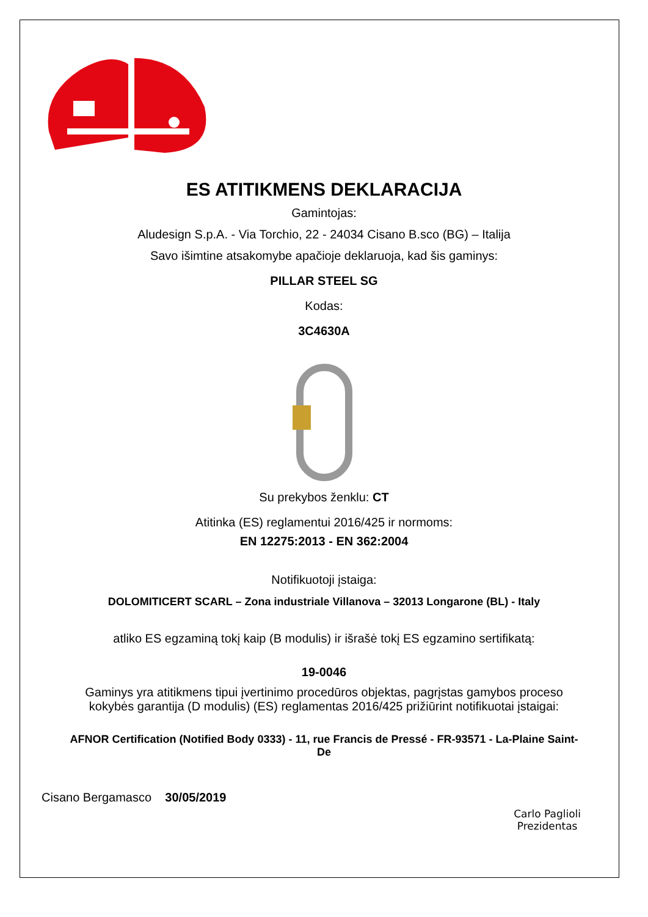ES ATITIKMENS DEKLARACIJA
Gamintojas:
Aludesign S.p.A. - Via Torchio, 22 - 24034 Cisano B.sco (BG) – Italija
Savo išimtine atsakomybe apačioje deklaruoja, kad šis gaminys:
PILLAR STEEL SG
Kodas:
3C4630A
Su prekybos ženklu: CT
Atitinka (ES) reglamentui 2016/425 ir normoms:
EN 12275:2013 - EN 362:2004
Notifikuotoji įstaiga:
DOLOMITICERT SCARL – Zona industriale Villanova – 32013 Longarone (BL) - Italy
atliko ES egzaminą tokį kaip (B modulis) ir išrašė tokį ES egzamino sertifikatą:
19-0046
Gaminys yra atitikmens tipui įvertinimo procedūros objektas, pagrįstas gamybos proceso kokybės garantija (D modulis) (ES) reglamentas 2016/425 prižiūrint notifikuotai įstaigai:
AFNOR Certification (Notified Body 0333) - 11, rue Francis de Pressé - FR-93571 - La-Plaine Saint-De
Cisano Bergamasco 30/05/2019
Carlo Paglioli
Prezidentas